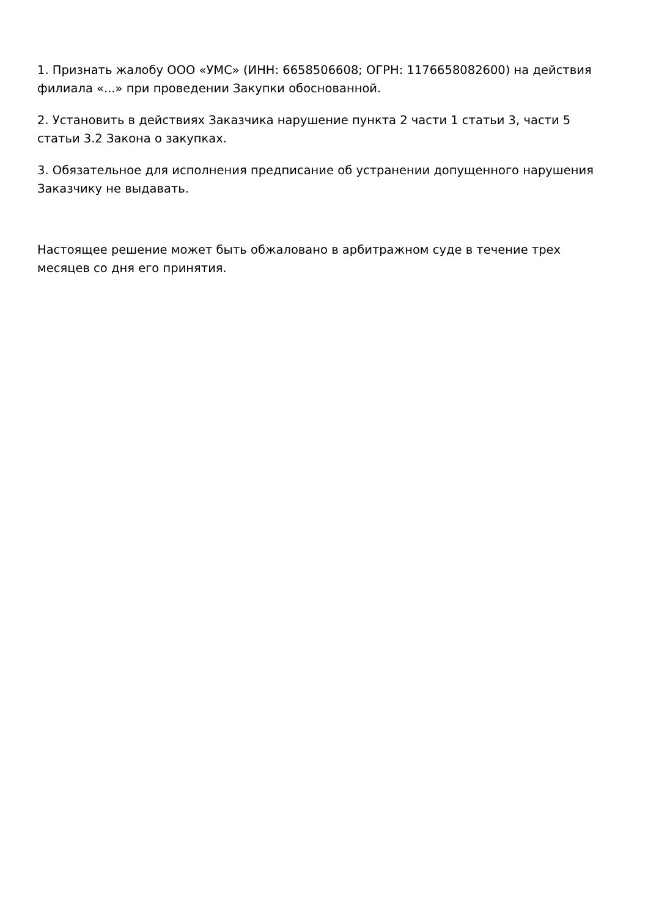1. Признать жалобу ООО «УМС» (ИНН: 6658506608; ОГРН: 1176658082600) на действия филиала «...» при проведении Закупки обоснованной.
2. Установить в действиях Заказчика нарушение пункта 2 части 1 статьи 3, части 5 статьи 3.2 Закона о закупках.
3. Обязательное для исполнения предписание об устранении допущенного нарушения Заказчику не выдавать.
Настоящее решение может быть обжаловано в арбитражном суде в течение трех месяцев со дня его принятия.